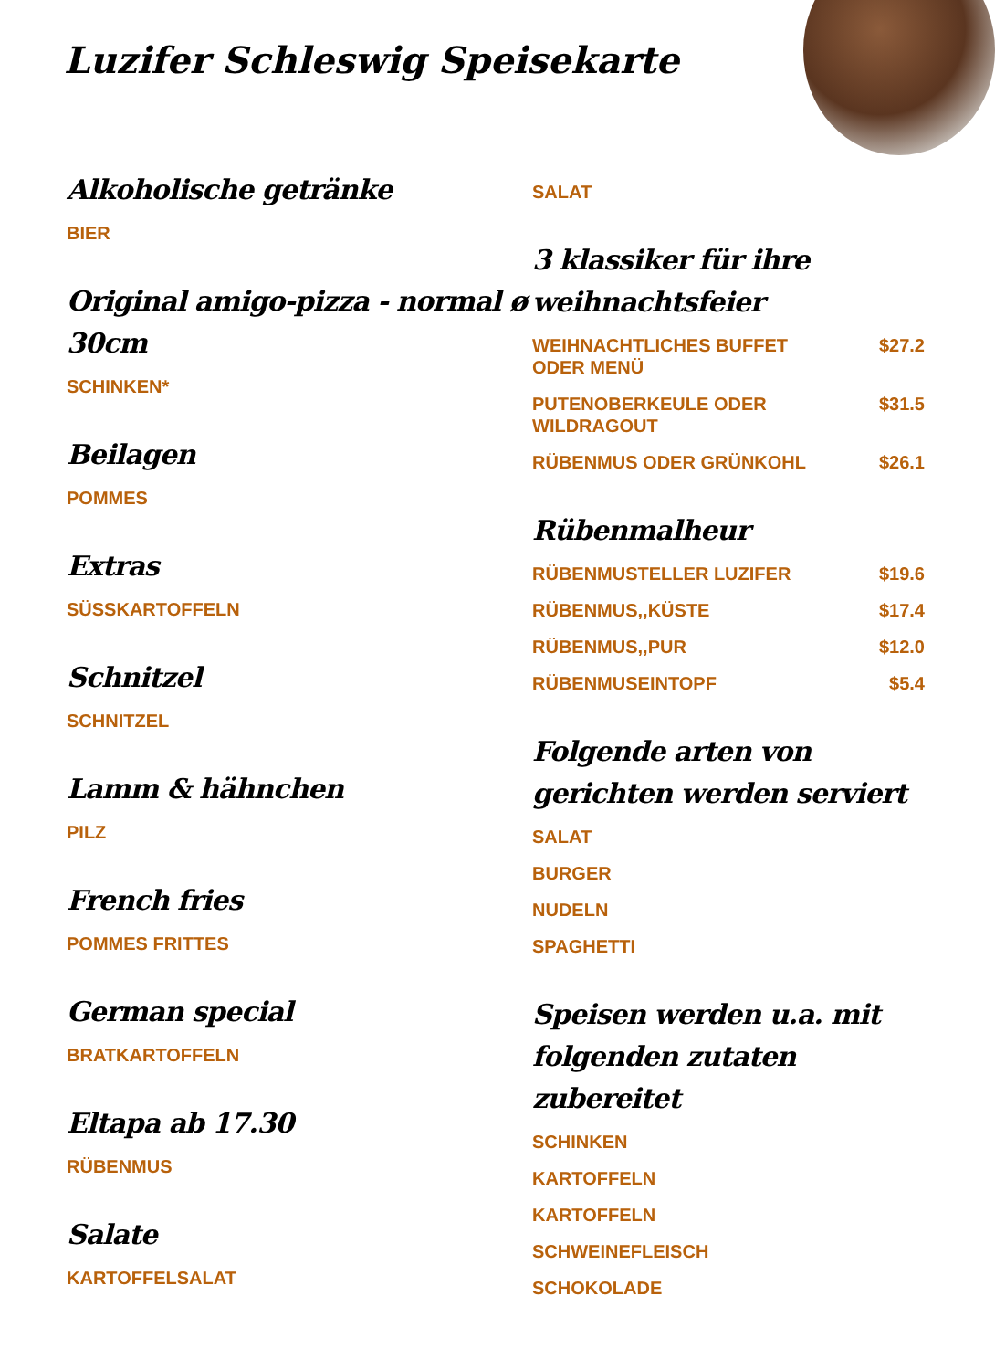Luzifer Schleswig Speisekarte
Alkoholische getränke
BIER
Original amigo-pizza - normal ø 30cm
SCHINKEN*
Beilagen
POMMES
Extras
SÜSSKARTOFFELN
Schnitzel
SCHNITZEL
Lamm & hähnchen
PILZ
French fries
POMMES FRITTES
German special
BRATKARTOFFELN
Eltapa ab 17.30
RÜBENMUS
Salate
KARTOFFELSALAT
SALAT
3 klassiker für ihre weihnachtsfeier
WEIHNACHTLICHES BUFFET ODER MENÜ $27.2
PUTENOBERKEULE ODER WILDRAGOUT $31.5
RÜBENMUS ODER GRÜNKOHL $26.1
Rübenmalheur
RÜBENMUSTELLER LUZIFER $19.6
RÜBENMUS,,KÜSTE $17.4
RÜBENMUS,,PUR $12.0
RÜBENMUSEINTOPF $5.4
Folgende arten von gerichten werden serviert
SALAT
BURGER
NUDELN
SPAGHETTI
Speisen werden u.a. mit folgenden zutaten zubereitet
SCHINKEN
KARTOFFELN
KARTOFFELN
SCHWEINEFLEISCH
SCHOKOLADE